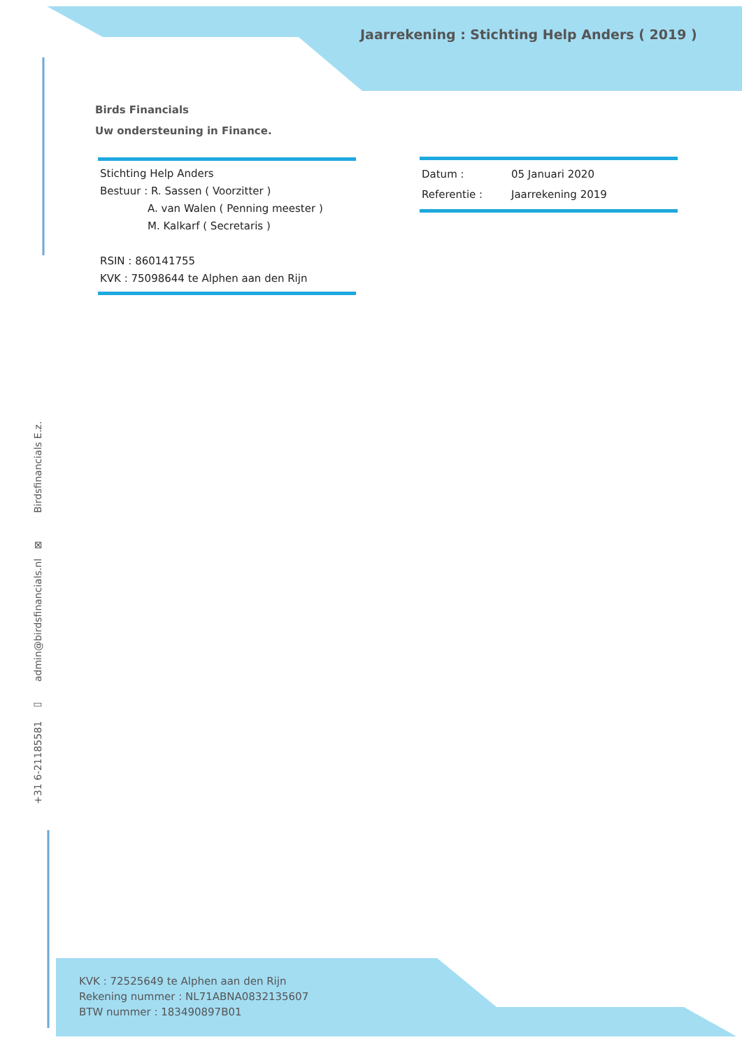Jaarrekening : Stichting Help Anders ( 2019 )
Birds Financials
Uw ondersteuning in Finance.
Stichting Help Anders
Bestuur : R. Sassen ( Voorzitter )
A. van Walen ( Penning meester )
M. Kalkarf ( Secretaris )
RSIN : 860141755
KVK : 75098644 te Alphen aan den Rijn
Datum : 05 Januari 2020
Referentie : Jaarrekening 2019
+31 6-21185581 ▭ admin@birdsfinancials.nl ⊠ Birdsfinancials E.z.
KVK : 72525649 te Alphen aan den Rijn
Rekening nummer : NL71ABNA0832135607
BTW nummer : 183490897B01